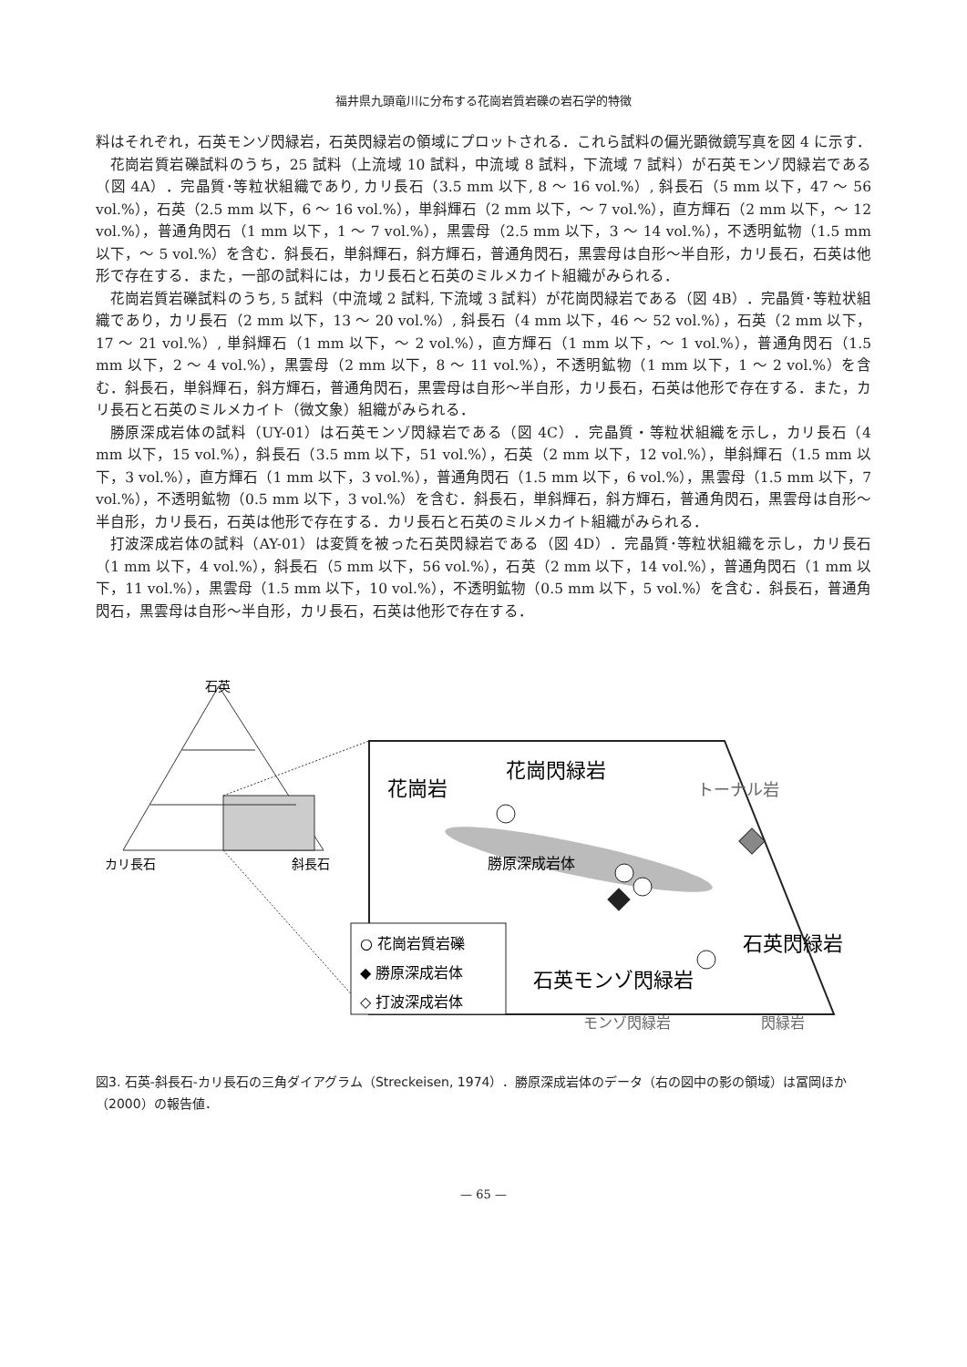福井県九頭竜川に分布する花崗岩質岩礫の岩石学的特徴
料はそれぞれ，石英モンゾ閃緑岩，石英閃緑岩の領域にプロットされる．これら試料の偏光顕微鏡写真を図 4 に示す．
花崗岩質岩礫試料のうち，25 試料（上流域 10 試料，中流域 8 試料，下流域 7 試料）が石英モンゾ閃緑岩である（図 4A）．完晶質･等粒状組織であり, カリ長石（3.5 mm 以下, 8 ～ 16 vol.%）, 斜長石（5 mm 以下，47 ～ 56 vol.%），石英（2.5 mm 以下，6 ～ 16 vol.%），単斜輝石（2 mm 以下，～ 7 vol.%），直方輝石（2 mm 以下，～ 12 vol.%），普通角閃石（1 mm 以下，1 ～ 7 vol.%），黒雲母（2.5 mm 以下，3 ～ 14 vol.%），不透明鉱物（1.5 mm 以下，～ 5 vol.%）を含む．斜長石，単斜輝石，斜方輝石，普通角閃石，黒雲母は自形～半自形，カリ長石，石英は他形で存在する．また，一部の試料には，カリ長石と石英のミルメカイト組織がみられる．
花崗岩質岩礫試料のうち, 5 試料（中流域 2 試料, 下流域 3 試料）が花崗閃緑岩である（図 4B）．完晶質･等粒状組織であり，カリ長石（2 mm 以下，13 ～ 20 vol.%）, 斜長石（4 mm 以下，46 ～ 52 vol.%），石英（2 mm 以下，17 ～ 21 vol.%）, 単斜輝石（1 mm 以下，～ 2 vol.%），直方輝石（1 mm 以下，～ 1 vol.%），普通角閃石（1.5 mm 以下，2 ～ 4 vol.%），黒雲母（2 mm 以下，8 ～ 11 vol.%），不透明鉱物（1 mm 以下，1 ～ 2 vol.%）を含む．斜長石，単斜輝石，斜方輝石，普通角閃石，黒雲母は自形～半自形，カリ長石，石英は他形で存在する．また，カリ長石と石英のミルメカイト（微文象）組織がみられる．
勝原深成岩体の試料（UY-01）は石英モンゾ閃緑岩である（図 4C）．完晶質・等粒状組織を示し，カリ長石（4 mm 以下，15 vol.%），斜長石（3.5 mm 以下，51 vol.%），石英（2 mm 以下，12 vol.%），単斜輝石（1.5 mm 以下，3 vol.%），直方輝石（1 mm 以下，3 vol.%），普通角閃石（1.5 mm 以下，6 vol.%），黒雲母（1.5 mm 以下，7 vol.%），不透明鉱物（0.5 mm 以下，3 vol.%）を含む．斜長石，単斜輝石，斜方輝石，普通角閃石，黒雲母は自形～半自形，カリ長石，石英は他形で存在する．カリ長石と石英のミルメカイト組織がみられる．
打波深成岩体の試料（AY-01）は変質を被った石英閃緑岩である（図 4D）．完晶質･等粒状組織を示し，カリ長石（1 mm 以下，4 vol.%），斜長石（5 mm 以下，56 vol.%），石英（2 mm 以下，14 vol.%），普通角閃石（1 mm 以下，11 vol.%），黒雲母（1.5 mm 以下，10 vol.%），不透明鉱物（0.5 mm 以下，5 vol.%）を含む．斜長石，普通角閃石，黒雲母は自形～半自形，カリ長石，石英は他形で存在する．
石英
カリ長石
斜長石
花崗岩
花崗閃緑岩
トーナル岩
勝原深成岩体
石英閃緑岩
石英モンゾ閃緑岩
モンゾ閃緑岩
閃緑岩
○ 花崗岩質岩礫
◆ 勝原深成岩体
◇ 打波深成岩体
図3. 石英-斜長石-カリ長石の三角ダイアグラム（Streckeisen, 1974）．勝原深成岩体のデータ（右の図中の影の領域）は冨岡ほか（2000）の報告値．
— 65 —